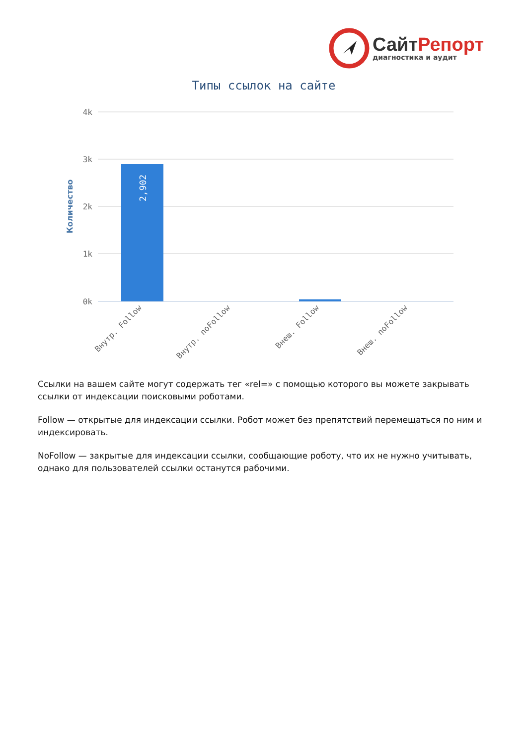СайтРепорт
диагностика и аудит
Типы ссылок на сайте
4k
3k
2k
1k
0k
Количество
2,902
Внутр. Follow
Внутр. noFollow
Внеш. Follow
Внеш. noFollow
Ссылки на вашем сайте могут содержать тег «rel=» с помощью которого вы можете закрывать ссылки от индексации поисковыми роботами.
Follow — открытые для индексации ссылки. Робот может без препятствий перемещаться по ним и индексировать.
NoFollow — закрытые для индексации ссылки, сообщающие роботу, что их не нужно учитывать, однако для пользователей ссылки останутся рабочими.